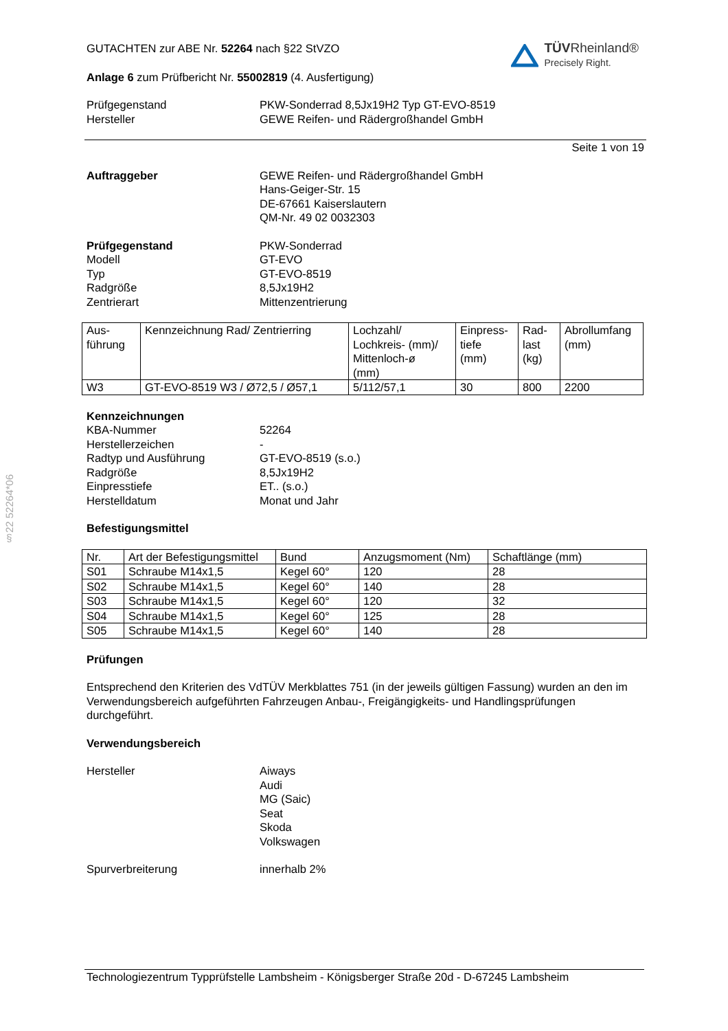TÜVRheinland®
Precisely Right.
§22 52264*06
GUTACHTEN zur ABE Nr. 52264 nach §22 StVZO
Anlage 6 zum Prüfbericht Nr. 55002819 (4. Ausfertigung)
Prüfgegenstand
Hersteller
PKW-Sonderrad 8,5Jx19H2 Typ GT-EVO-8519
GEWE Reifen- und Rädergroßhandel GmbH
Seite 1 von 19
Auftraggeber GEWE Reifen- und Rädergroßhandel GmbH
Hans-Geiger-Str. 15
DE-67661 Kaiserslautern
QM-Nr. 49 02 0032303
Prüfgegenstand
Modell
Typ
Radgröße
Zentrierart
PKW-Sonderrad
GT-EVO
GT-EVO-8519
8,5Jx19H2
Mittenzentrierung
| Aus- führung | Kennzeichnung Rad/ Zentrierring | Lochzahl/ Lochkreis- (mm)/ Mittenloch-ø (mm) | Einpress- tiefe (mm) | Rad- last (kg) | Abrollumfang (mm) |
| --- | --- | --- | --- | --- | --- |
| W3 | GT-EVO-8519 W3 / Ø72,5 / Ø57,1 | 5/112/57,1 | 30 | 800 | 2200 |
Kennzeichnungen
KBA-Nummer
Herstellerzeichen
Radtyp und Ausführung
Radgröße
Einpresstiefe
Herstelldatum
52264
-
GT-EVO-8519 (s.o.)
8,5Jx19H2
ET.. (s.o.)
Monat und Jahr
Befestigungsmittel
| Nr. | Art der Befestigungsmittel | Bund | Anzugsmoment (Nm) | Schaftlänge (mm) |
| --- | --- | --- | --- | --- |
| S01 | Schraube M14x1,5 | Kegel 60° | 120 | 28 |
| S02 | Schraube M14x1,5 | Kegel 60° | 140 | 28 |
| S03 | Schraube M14x1,5 | Kegel 60° | 120 | 32 |
| S04 | Schraube M14x1,5 | Kegel 60° | 125 | 28 |
| S05 | Schraube M14x1,5 | Kegel 60° | 140 | 28 |
Prüfungen
Entsprechend den Kriterien des VdTÜV Merkblattes 751 (in der jeweils gültigen Fassung) wurden an den im Verwendungsbereich aufgeführten Fahrzeugen Anbau-, Freigängigkeits- und Handlingsprüfungen durchgeführt.
Verwendungsbereich
Hersteller Aiways
Audi
MG (Saic)
Seat
Skoda
Volkswagen
Spurverbreiterung innerhalb 2%
Technologiezentrum Typprüfstelle Lambsheim - Königsberger Straße 20d - D-67245 Lambsheim